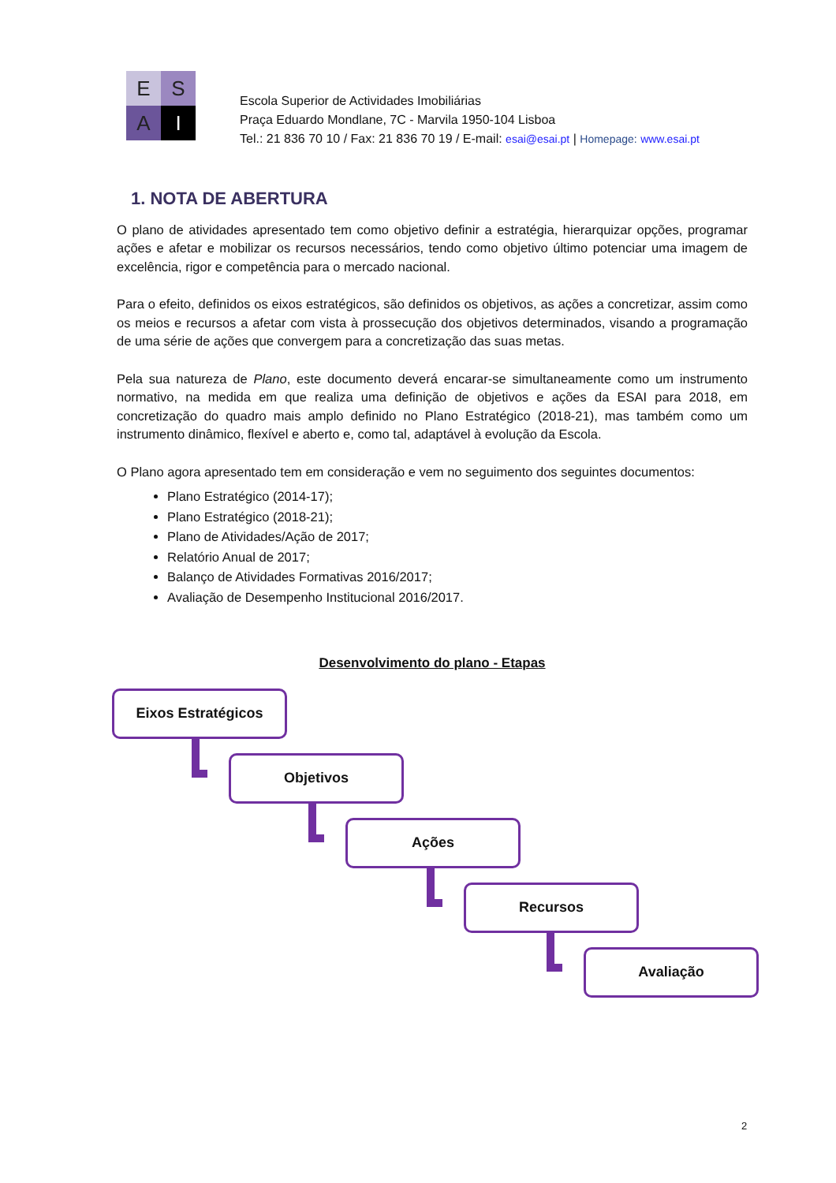E
S
A
I
Escola Superior de Actividades Imobiliárias
Praça Eduardo Mondlane, 7C - Marvila 1950-104 Lisboa
Tel.: 21 836 70 10 / Fax: 21 836 70 19 / E-mail: esai@esai.pt | Homepage: www.esai.pt
1. NOTA DE ABERTURA
O plano de atividades apresentado tem como objetivo definir a estratégia, hierarquizar opções, programar ações e afetar e mobilizar os recursos necessários, tendo como objetivo último potenciar uma imagem de excelência, rigor e competência para o mercado nacional.
Para o efeito, definidos os eixos estratégicos, são definidos os objetivos, as ações a concretizar, assim como os meios e recursos a afetar com vista à prossecução dos objetivos determinados, visando a programação de uma série de ações que convergem para a concretização das suas metas.
Pela sua natureza de Plano, este documento deverá encarar-se simultaneamente como um instrumento normativo, na medida em que realiza uma definição de objetivos e ações da ESAI para 2018, em concretização do quadro mais amplo definido no Plano Estratégico (2018-21), mas também como um instrumento dinâmico, flexível e aberto e, como tal, adaptável à evolução da Escola.
O Plano agora apresentado tem em consideração e vem no seguimento dos seguintes documentos:
Plano Estratégico (2014-17);
Plano Estratégico (2018-21);
Plano de Atividades/Ação de 2017;
Relatório Anual de 2017;
Balanço de Atividades Formativas 2016/2017;
Avaliação de Desempenho Institucional 2016/2017.
Desenvolvimento do plano - Etapas
Eixos Estratégicos
Objetivos
Ações
Recursos
Avaliação
2